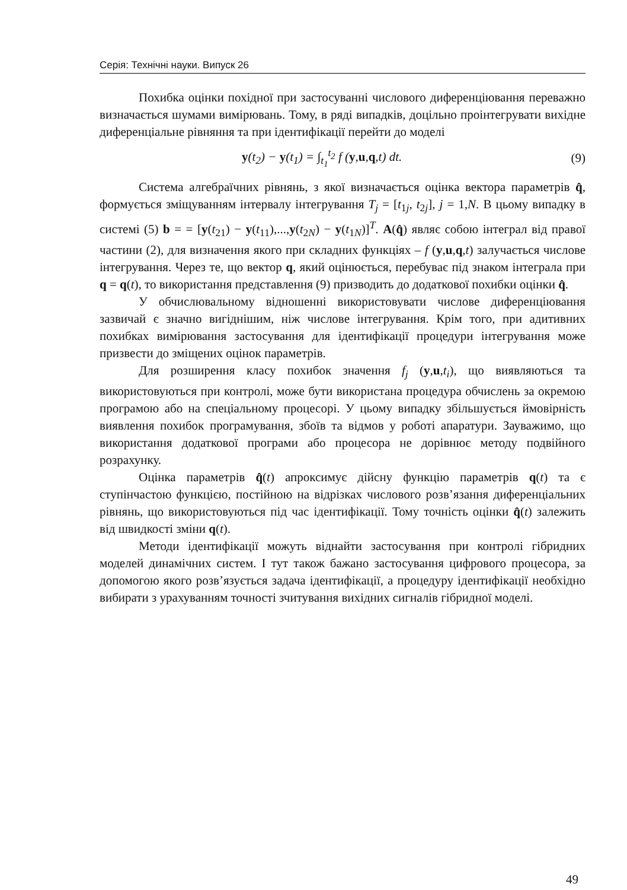Серія: Технічні науки. Випуск 26
Похибка оцінки похідної при застосуванні числового диферен­ціювання переважно визначається шумами вимірювань. Тому, в ряді випадків, доцільно проінтегрувати вихідне диференціальне рівняння та при ідентифікації перейти до моделі
y(t<sub>2</sub>) − y(t<sub>1</sub>) = ∫<sub>t<sub>1</sub></sub><sup>t<sub>2</sub></sup> f (y,u,q,t) dt. (9)
Система алгебраїчних рівнянь, з якої визначається оцінка вектора параметрів q̂, формується зміщуванням інтервалу інтегрування T<sub>j</sub> = [t<sub>1j</sub>, t<sub>2j</sub>], j = 1,N. В цьому випадку в системі (5) b = = [y(t<sub>21</sub>) − y(t<sub>11</sub>),...,y(t<sub>2N</sub>) − y(t<sub>1N</sub>)]<sup>T</sup>. A(q̂) являє собою інтеграл від правої частини (2), для визначення якого при складних функціях – f (y,u,q,t) залучається числове інтегрування. Через те, що вектор q, який оцінюється, перебуває під знаком інтеграла при q = q(t), то викори­стання представлення (9) призводить до додаткової похибки оцінки q̂.
У обчислювальному відношенні використовувати числове дифе­ренціювання зазвичай є значно вигіднішим, ніж числове інтегрування. Крім того, при адитивних похибках вимірювання застосування для ідентифікації процедури інтегрування може призвести до змі­щених оцінок параметрів.
Для розширення класу похибок значення f<sub>j</sub> (y,u,t<sub>i</sub>), що виявляються та використовуються при контролі, може бути використана процедура обчислень за окремою програмою або на спеціальному процесорі. У цьому випадку збільшується ймовірність виявлення по­хибок програмування, збоїв та відмов у роботі апаратури. Зауважимо, що використання додаткової програми або процесора не дорівнює методу подвійного розрахунку.
Оцінка параметрів q̂(t) апроксимує дійсну функцію параметрів q(t) та є ступінчастою функцією, постійною на відрізках числового розв’язання диференціальних рівнянь, що використовуються під час ідентифікації. Тому точність оцінки q̂(t) залежить від швидкості зміни q(t).
Методи ідентифікації можуть віднайти застосування при контролі гібридних моделей динамічних систем. І тут також бажано застосування цифрового процесора, за допомогою якого розв’язується задача ідентифікації, а процедуру ідентифікації необхідно вибирати з урахуванням точності зчитування вихідних сигналів гібридної моделі.
49